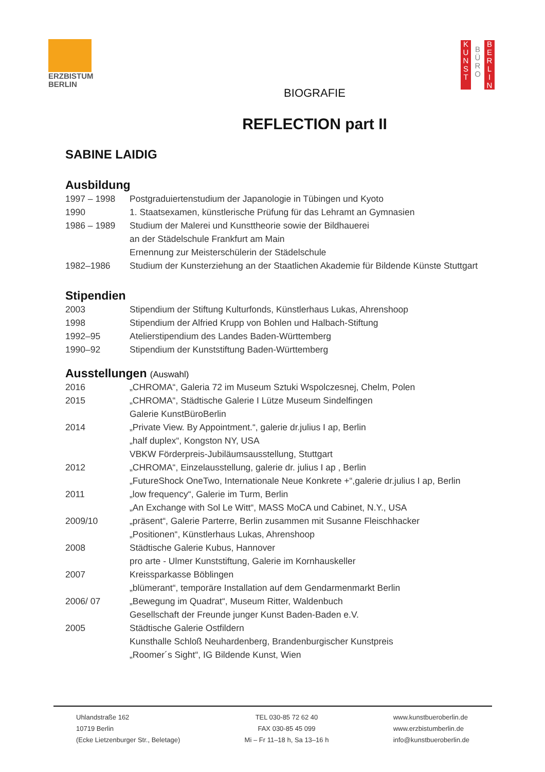ERZBISTUM
BERLIN
K
U
N
S
T
B
Ü
R
O
B
E
R
L
I
N
BIOGRAFIE
REFLECTION part II
SABINE LAIDIG
Ausbildung
1997 – 1998 Postgraduiertenstudium der Japanologie in Tübingen und Kyoto
1990 1. Staatsexamen, künstlerische Prüfung für das Lehramt an Gymnasien
1986 – 1989 Studium der Malerei und Kunsttheorie sowie der Bildhauerei
an der Städelschule Frankfurt am Main
Ernennung zur Meisterschülerin der Städelschule
1982–1986 Studium der Kunsterziehung an der Staatlichen Akademie für Bildende Künste Stuttgart
Stipendien
2003 Stipendium der Stiftung Kulturfonds, Künstlerhaus Lukas, Ahrenshoop
1998 Stipendium der Alfried Krupp von Bohlen und Halbach-Stiftung
1992–95 Atelierstipendium des Landes Baden-Württemberg
1990–92 Stipendium der Kunststiftung Baden-Württemberg
Ausstellungen (Auswahl)
2016 „CHROMA“, Galeria 72 im Museum Sztuki Wspolczesnej, Chelm, Polen
2015 „CHROMA“, Städtische Galerie I Lütze Museum Sindelfingen
Galerie KunstBüroBerlin
2014 „Private View. By Appointment.“, galerie dr.julius I ap, Berlin
„half duplex“, Kongston NY, USA
VBKW Förderpreis-Jubiläumsausstellung, Stuttgart
2012 „CHROMA“, Einzelausstellung, galerie dr. julius I ap , Berlin
„FutureShock OneTwo, Internationale Neue Konkrete +“,galerie dr.julius I ap, Berlin
2011 „low frequency“, Galerie im Turm, Berlin
„An Exchange with Sol Le Witt“, MASS MoCA und Cabinet, N.Y., USA
2009/10 „präsent“, Galerie Parterre, Berlin zusammen mit Susanne Fleischhacker
„Positionen“, Künstlerhaus Lukas, Ahrenshoop
2008 Städtische Galerie Kubus, Hannover
pro arte - Ulmer Kunststiftung, Galerie im Kornhauskeller
2007 Kreissparkasse Böblingen
„blümerant“, temporäre Installation auf dem Gendarmenmarkt Berlin
2006/ 07 „Bewegung im Quadrat“, Museum Ritter, Waldenbuch
Gesellschaft der Freunde junger Kunst Baden-Baden e.V.
2005 Städtische Galerie Ostfildern
Kunsthalle Schloß Neuhardenberg, Brandenburgischer Kunstpreis
„Roomer´s Sight“, IG Bildende Kunst, Wien
Uhlandstraße 162
10719 Berlin
(Ecke Lietzenburger Str., Beletage)
TEL 030-85 72 62 40
FAX 030-85 45 099
Mi – Fr 11–18 h, Sa 13–16 h
www.kunstbueroberlin.de
www.erzbistumberlin.de
info@kunstbueroberlin.de